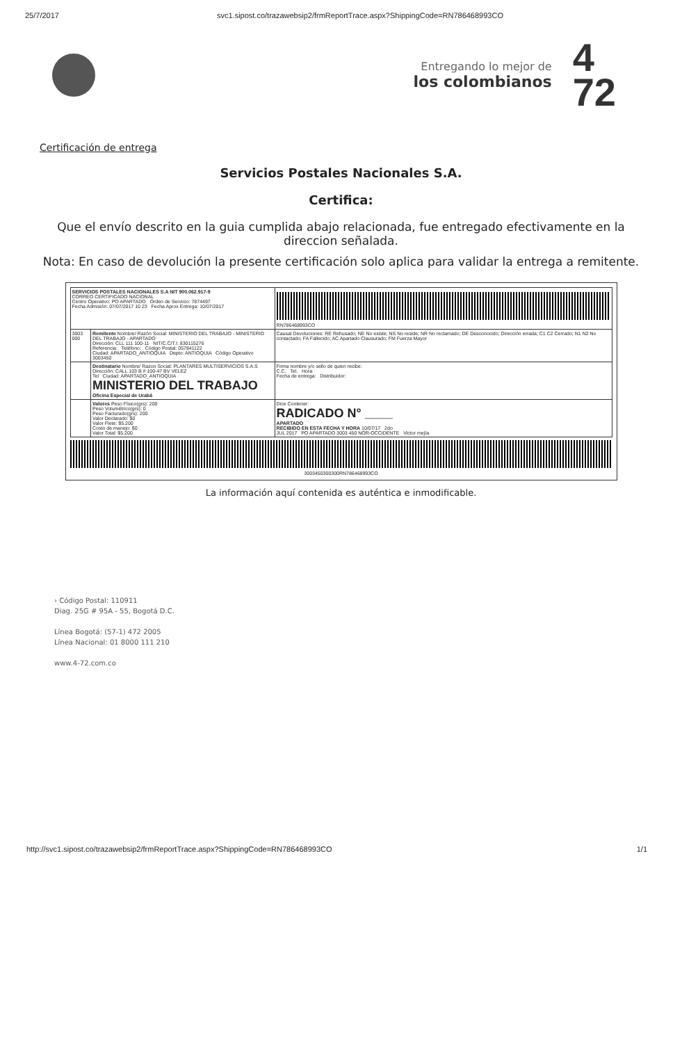25/7/2017 svc1.sipost.co/trazawebsip2/frmReportTrace.aspx?ShippingCode=RN786468993CO
Entregando lo mejor de
los colombianos
4
72
Certificación de entrega
Servicios Postales Nacionales S.A.
Certifica:
Que el envío descrito en la guia cumplida abajo relacionada, fue entregado efectivamente en la direccion señalada.
Nota: En caso de devolución la presente certificación solo aplica para validar la entrega a remitente.
| SERVICIOS POSTALES NACIONALES S.A NIT 900.062.917-9 CORREO CERTIFICADO NACIONAL Centro Operativo: PO APARTADO Orden de Servicio: 7874497 Fecha Admisión: 07/07/2017 10 23 Fecha Aprox Entrega: 10/07/2017 | | RN786468993CO |
| 3003 000 | Remitente Nombre/ Razón Social: MINISTERIO DEL TRABAJO - MINISTERIO DEL TRABAJO - APARTADO Dirección: CLL 111 100-11 NIT/C.C/T.I: 830115276 Referencia: Teléfono: Código Postal: 057841122 Ciudad: APARTADO_ANTIOQUIA Depto: ANTIOQUIA Código Operativo 3003450 | Causal Devoluciones: RE Rehusado; NE No existe; NS No reside; NR No reclamado; DE Desconocido; Dirección errada; C1 C2 Cerrado; N1 N2 No contactado; FA Fallecido; AC Apartado Clausurado; FM Fuerza Mayor |
| | Destinatario Nombre/ Razon Social: PLANTARES MULTISERVICIOS S.A.S Dirección: CALL 103 B # 100-47 BV VELEZ Tel Ciudad: APARTADO_ANTIOQUIA MINISTERIO DEL TRABAJO Oficina Especial de Urabá | Firma nombre y/o sello de quien recibe: C.C. Tel. Hora Fecha de entrega: Distribuidor: |
| | Valores Peso Físico(grs): 200 Peso Volumétrico(grs): 0 Peso Facturado(grs): 200 Valor Declarado: $0 Valor Flete: $5.200 Costo de manejo: $0 Valor Total: $5.200 | Dice Contener: RADICADO N° ____ APARTADO RECIBIDO EN ESTA FECHA Y HORA 10/07/17 2do JUL 2017 PO APARTADO 3003 450 NOR-OCCIDENTE Victor mejía |
3003450300300RN786468993CO
La información aquí contenida es auténtica e inmodificable.
› Código Postal: 110911
Diag. 25G # 95A - 55, Bogotá D.C.
Línea Bogotá: (57-1) 472 2005
Línea Nacional: 01 8000 111 210
www.4-72.com.co
http://svc1.sipost.co/trazawebsip2/frmReportTrace.aspx?ShippingCode=RN786468993CO 1/1